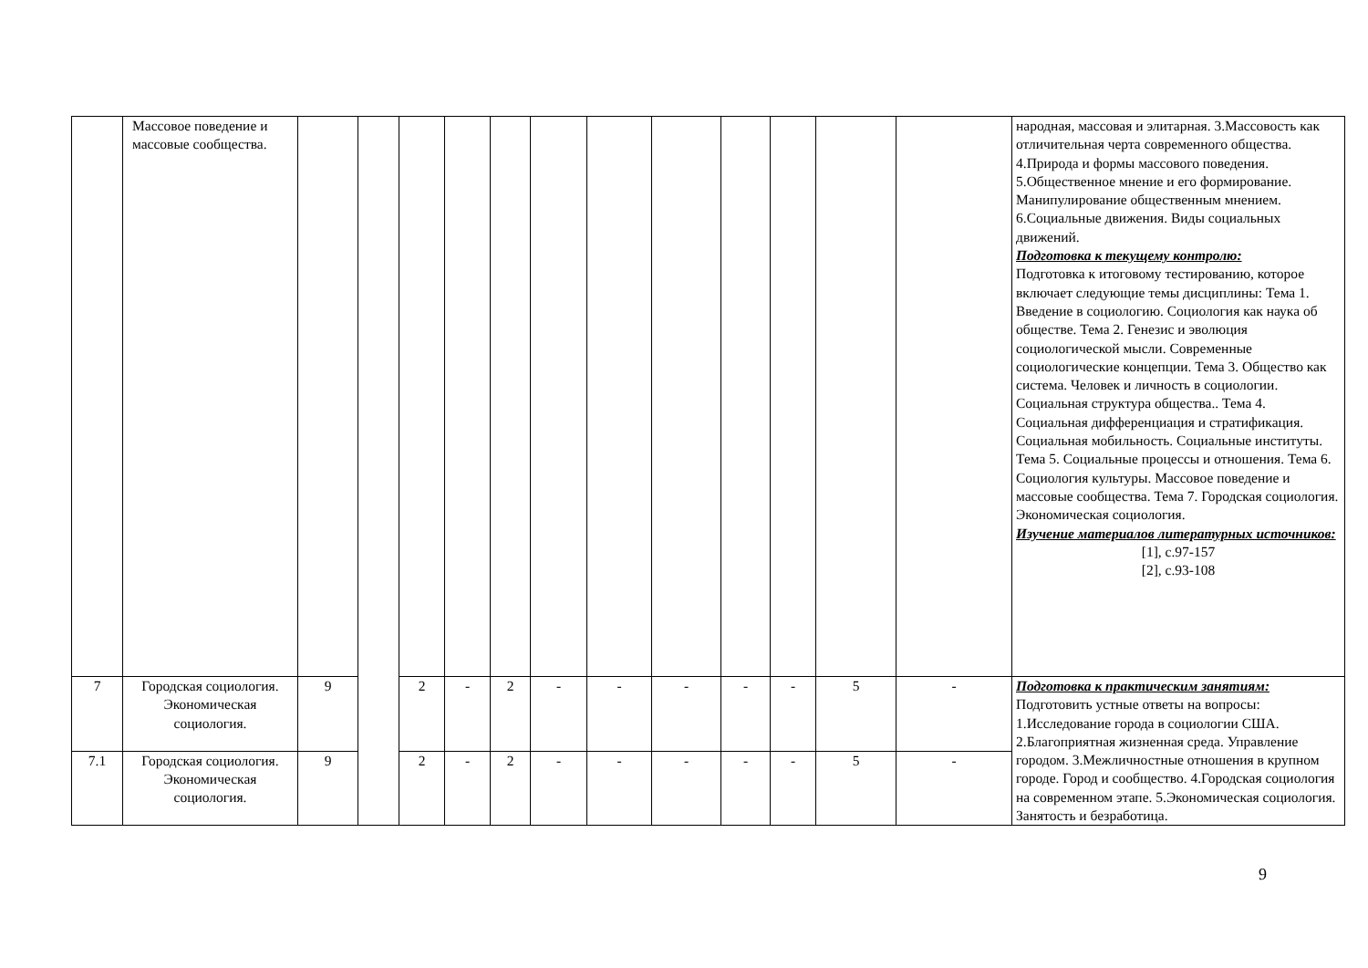| | Массовое поведение и массовые сообщества. | | | | | | | | | | | | | народная, массовая и элитарная. 3.Массовость как отличительная черта современного общества. 4.Природа и формы массового поведения. 5.Общественное мнение и его формирование. Манипулирование общественным мнением. 6.Социальные движения. Виды социальных движений. Подготовка к текущему контролю: Подготовка к итоговому тестированию, которое включает следующие темы дисциплины: Тема 1. Введение в социологию. Социология как наука об обществе. Тема 2. Генезис и эволюция социологической мысли. Современные социологические концепции. Тема 3. Общество как система. Человек и личность в социологии. Социальная структура общества.. Тема 4. Социальная дифференциация и стратификация. Социальная мобильность. Социальные институты. Тема 5. Социальные процессы и отношения. Тема 6. Социология культуры. Массовое поведение и массовые сообщества. Тема 7. Городская социология. Экономическая социология. Изучение материалов литературных источников: [1], с.97-157 [2], с.93-108 |
| 7 | Городская социология. Экономическая социология. | 9 | | 2 | - | 2 | - | - | - | - | - | 5 | - | Подготовка к практическим занятиям: Подготовить устные ответы на вопросы: 1.Исследование города в социологии США. 2.Благоприятная жизненная среда. Управление городом. 3.Межличностные отношения в крупном городе. Город и сообщество. 4.Городская социология на современном этапе. 5.Экономическая социология. Занятость и безработица. |
| 7.1 | Городская социология. Экономическая социология. | 9 | | 2 | - | 2 | - | - | - | - | - | 5 | - | |
9